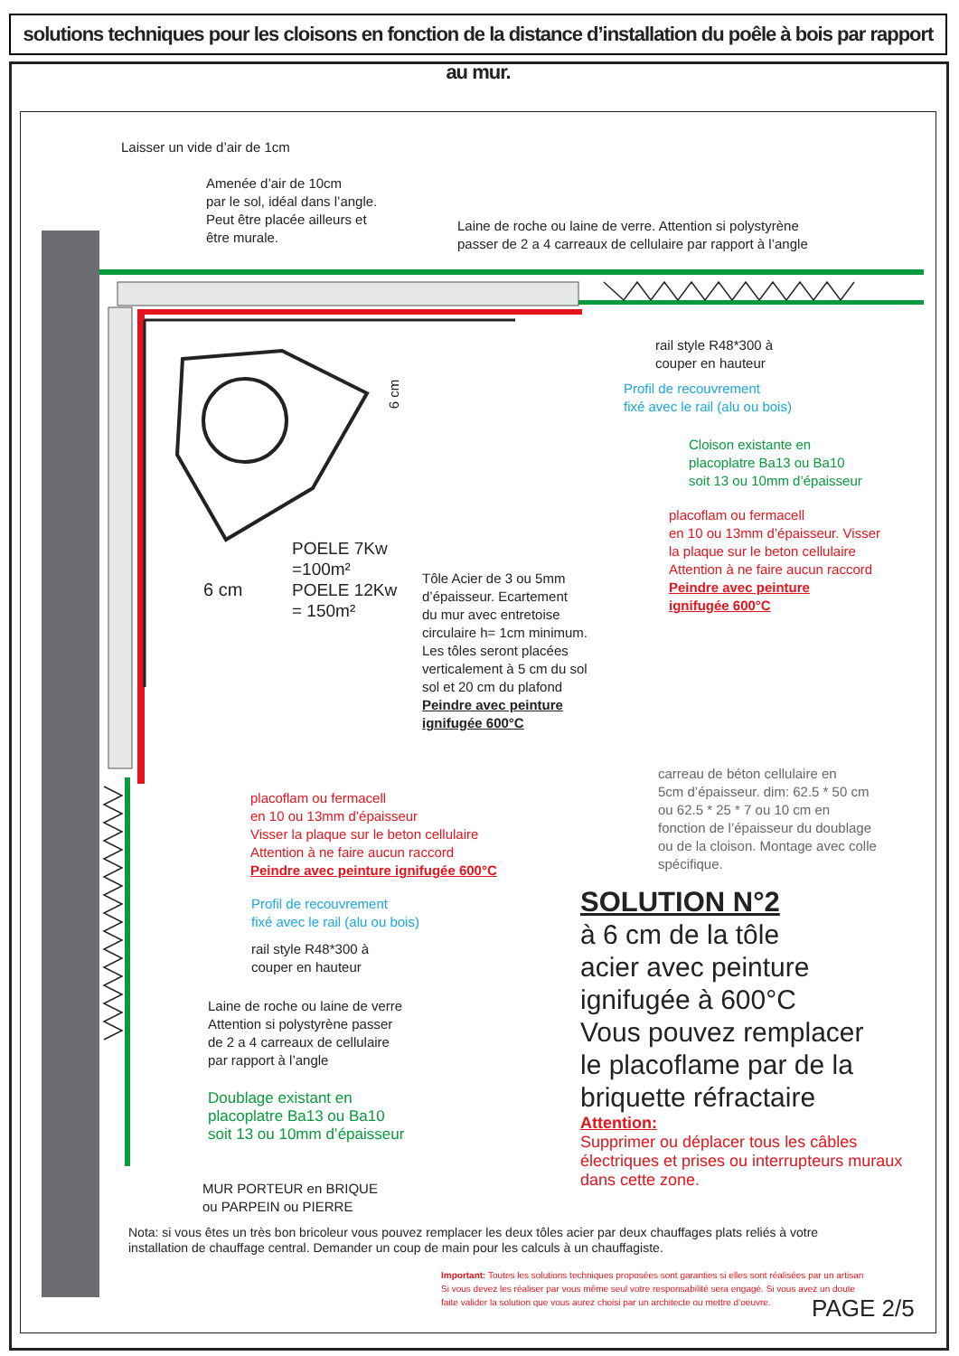solutions techniques pour les cloisons en fonction de la distance d’installation du poêle à bois par rapport au mur.
Laisser un vide d’air de 1cm
Amenée d’air de 10cm
par le sol, idéal dans l’angle.
Peut être placée ailleurs et
être murale.
Laine de roche ou laine de verre. Attention si polystyrène
passer de 2 a 4 carreaux de cellulaire par rapport à l’angle
rail style R48*300 à
couper en hauteur
Profil de recouvrement
fixé avec le rail (alu ou bois)
Cloison existante en
placoplatre Ba13 ou Ba10
soit 13 ou 10mm d’épaisseur
placoflam ou fermacell
en 10 ou 13mm d’épaisseur. Visser
la plaque sur le beton cellulaire
Attention à ne faire aucun raccord
Peindre avec peinture
ignifugée 600°C
6 cm
6 cm
POELE 7Kw
=100m²
POELE 12Kw
= 150m²
Tôle Acier de 3 ou 5mm
d’épaisseur. Ecartement
du mur avec entretoise
circulaire h= 1cm minimum.
Les tôles seront placées
verticalement à 5 cm du sol
sol et 20 cm du plafond
Peindre avec peinture
ignifugée 600°C
carreau de béton cellulaire en
5cm d’épaisseur. dim: 62.5 * 50 cm
ou 62.5 * 25 * 7 ou 10 cm en
fonction de l’épaisseur du doublage
ou de la cloison. Montage avec colle
spécifique.
placoflam ou fermacell
en 10 ou 13mm d’épaisseur
Visser la plaque sur le beton cellulaire
Attention à ne faire aucun raccord
Peindre avec peinture ignifugée 600°C
Profil de recouvrement
fixé avec le rail (alu ou bois)
rail style R48*300 à
couper en hauteur
Laine de roche ou laine de verre
Attention si polystyrène passer
de 2 a 4 carreaux de cellulaire
par rapport à l’angle
Doublage existant en
placoplatre Ba13 ou Ba10
soit 13 ou 10mm d’épaisseur
MUR PORTEUR en BRIQUE
ou PARPEIN ou PIERRE
SOLUTION N°2
à 6 cm de la tôle
acier avec peinture
ignifugée à 600°C
Vous pouvez remplacer
le placoflame par de la
briquette réfractaire
Attention:
Supprimer ou déplacer tous les câbles
électriques et prises ou interrupteurs muraux
dans cette zone.
Nota: si vous êtes un très bon bricoleur vous pouvez remplacer les deux tôles acier par deux chauffages plats reliés à votre
installation de chauffage central. Demander un coup de main pour les calculs à un chauffagiste.
Important: Toutes les solutions techniques proposées sont garanties si elles sont réalisées par un artisan
Si vous devez les réaliser par vous même seul votre responsabilité sera engagé. Si vous avez un doute
faite valider la solution que vous aurez choisi par un architecte ou mettre d’oeuvre.
PAGE 2/5